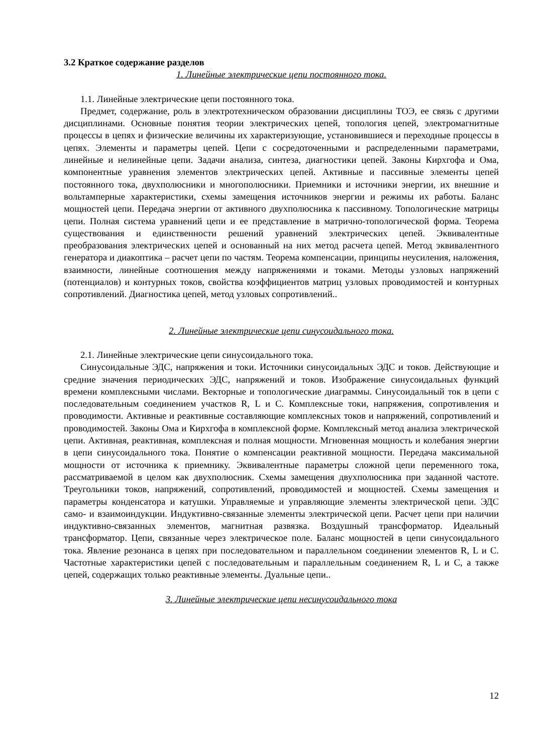3.2 Краткое содержание разделов
1. Линейные электрические цепи постоянного тока.
1.1. Линейные электрические цепи постоянного тока.
Предмет, содержание, роль в электротехническом образовании дисциплины ТОЭ, ее связь с другими дисциплинами. Основные понятия теории электрических цепей, топология цепей, электромагнитные процессы в цепях и физические величины их характеризующие, установившиеся и переходные процессы в цепях. Элементы и параметры цепей. Цепи с сосредоточенными и распределенными параметрами, линейные и нелинейные цепи. Задачи анализа, синтеза, диагностики цепей. Законы Кирхгофа и Ома, компонентные уравнения элементов электрических цепей. Активные и пассивные элементы цепей постоянного тока, двухполюсники и многополюсники. Приемники и источники энергии, их внешние и вольтамперные характеристики, схемы замещения источников энергии и режимы их работы. Баланс мощностей цепи. Передача энергии от активного двухполюсника к пассивному. Топологические матрицы цепи. Полная система уравнений цепи и ее представление в матрично-топологической форма. Теорема существования и единственности решений уравнений электрических цепей. Эквивалентные преобразования электрических цепей и основанный на них метод расчета цепей. Метод эквивалентного генератора и диакоптика – расчет цепи по частям. Теорема компенсации, принципы неусиления, наложения, взаимности, линейные соотношения между напряжениями и токами. Методы узловых напряжений (потенциалов) и контурных токов, свойства коэффициентов матриц узловых проводимостей и контурных сопротивлений. Диагностика цепей, метод узловых сопротивлений..
2. Линейные электрические цепи синусоидального тока.
2.1. Линейные электрические цепи синусоидального тока.
Синусоидальные ЭДС, напряжения и токи. Источники синусоидальных ЭДС и токов. Действующие и средние значения периодических ЭДС, напряжений и токов. Изображение синусоидальных функций времени комплексными числами. Векторные и топологические диаграммы. Синусоидальный ток в цепи с последовательным соединением участков R, L и C. Комплексные токи, напряжения, сопротивления и проводимости. Активные и реактивные составляющие комплексных токов и напряжений, сопротивлений и проводимостей. Законы Ома и Кирхгофа в комплексной форме. Комплексный метод анализа электрической цепи. Активная, реактивная, комплексная и полная мощности. Мгновенная мощность и колебания энергии в цепи синусоидального тока. Понятие о компенсации реактивной мощности. Передача максимальной мощности от источника к приемнику. Эквивалентные параметры сложной цепи переменного тока, рассматриваемой в целом как двухполюсник. Схемы замещения двухполюсника при заданной частоте. Треугольники токов, напряжений, сопротивлений, проводимостей и мощностей. Схемы замещения и параметры конденсатора и катушки. Управляемые и управляющие элементы электрической цепи. ЭДС само- и взаимоиндукции. Индуктивно-связанные элементы электрической цепи. Расчет цепи при наличии индуктивно-связанных элементов, магнитная развязка. Воздушный трансформатор. Идеальный трансформатор. Цепи, связанные через электрическое поле. Баланс мощностей в цепи синусоидального тока. Явление резонанса в цепях при последовательном и параллельном соединении элементов R, L и C. Частотные характеристики цепей с последовательным и параллельным соединением R, L и C, а также цепей, содержащих только реактивные элементы. Дуальные цепи..
3. Линейные электрические цепи несинусоидального тока
12